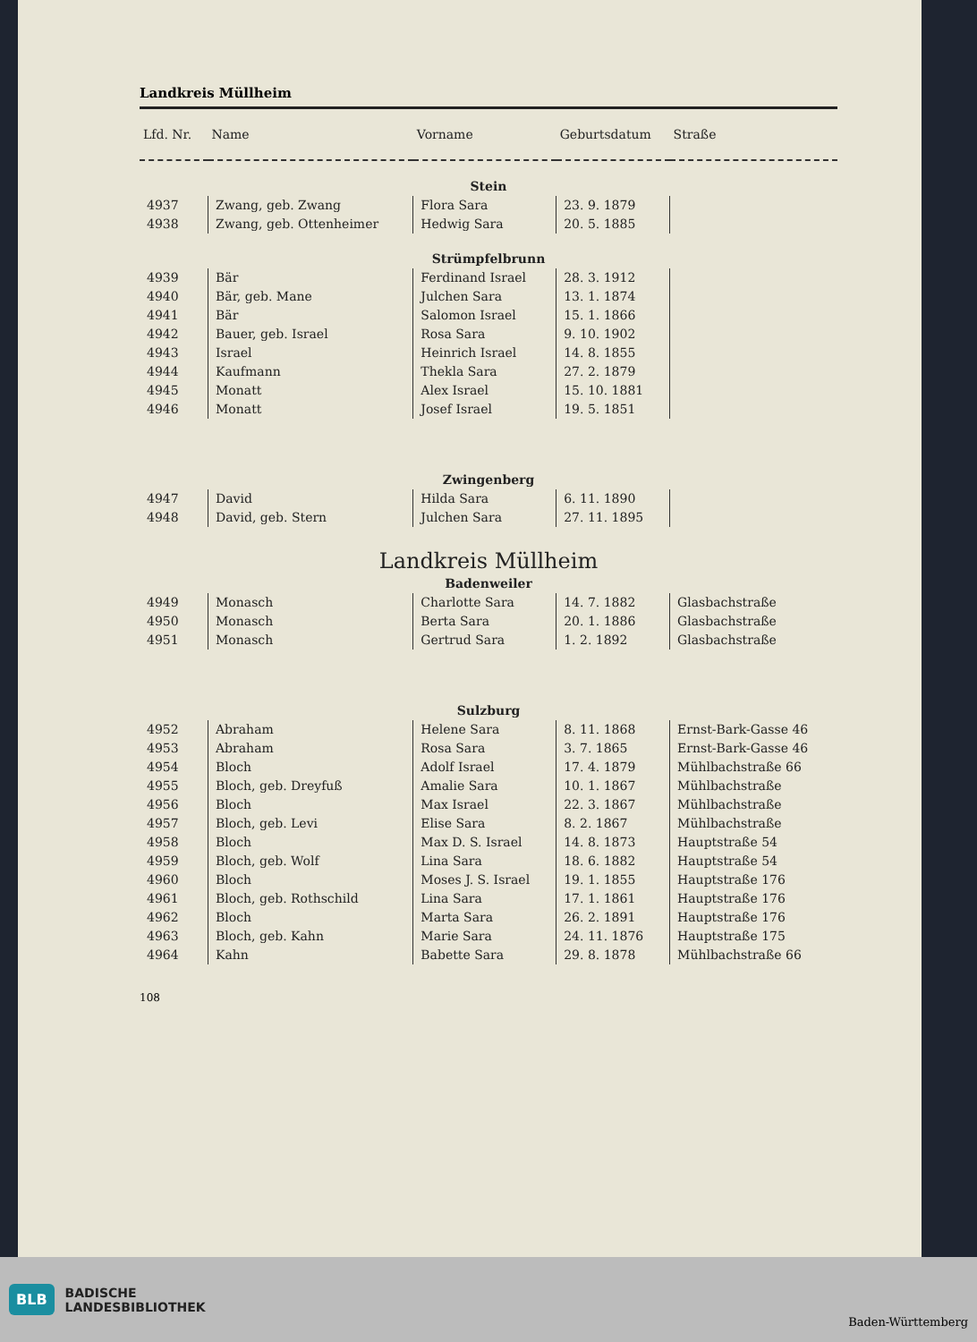Landkreis Müllheim
| Lfd. Nr. | Name | Vorname | Geburtsdatum | Straße |
| --- | --- | --- | --- | --- |
| Stein | | | | |
| 4937 | Zwang, geb. Zwang | Flora Sara | 23. 9. 1879 | |
| 4938 | Zwang, geb. Ottenheimer | Hedwig Sara | 20. 5. 1885 | |
| Strümpfelbrunn | | | | |
| 4939 | Bär | Ferdinand Israel | 28. 3. 1912 | |
| 4940 | Bär, geb. Mane | Julchen Sara | 13. 1. 1874 | |
| 4941 | Bär | Salomon Israel | 15. 1. 1866 | |
| 4942 | Bauer, geb. Israel | Rosa Sara | 9. 10. 1902 | |
| 4943 | Israel | Heinrich Israel | 14. 8. 1855 | |
| 4944 | Kaufmann | Thekla Sara | 27. 2. 1879 | |
| 4945 | Monatt | Alex Israel | 15. 10. 1881 | |
| 4946 | Monatt | Josef Israel | 19. 5. 1851 | |
| Zwingenberg | | | | |
| 4947 | David | Hilda Sara | 6. 11. 1890 | |
| 4948 | David, geb. Stern | Julchen Sara | 27. 11. 1895 | |
| Landkreis Müllheim | | | | |
| Badenweiler | | | | |
| 4949 | Monasch | Charlotte Sara | 14. 7. 1882 | Glasbachstraße |
| 4950 | Monasch | Berta Sara | 20. 1. 1886 | Glasbachstraße |
| 4951 | Monasch | Gertrud Sara | 1. 2. 1892 | Glasbachstraße |
| Sulzburg | | | | |
| 4952 | Abraham | Helene Sara | 8. 11. 1868 | Ernst-Bark-Gasse 46 |
| 4953 | Abraham | Rosa Sara | 3. 7. 1865 | Ernst-Bark-Gasse 46 |
| 4954 | Bloch | Adolf Israel | 17. 4. 1879 | Mühlbachstraße 66 |
| 4955 | Bloch, geb. Dreyfuß | Amalie Sara | 10. 1. 1867 | Mühlbachstraße |
| 4956 | Bloch | Max Israel | 22. 3. 1867 | Mühlbachstraße |
| 4957 | Bloch, geb. Levi | Elise Sara | 8. 2. 1867 | Mühlbachstraße |
| 4958 | Bloch | Max D. S. Israel | 14. 8. 1873 | Hauptstraße 54 |
| 4959 | Bloch, geb. Wolf | Lina Sara | 18. 6. 1882 | Hauptstraße 54 |
| 4960 | Bloch | Moses J. S. Israel | 19. 1. 1855 | Hauptstraße 176 |
| 4961 | Bloch, geb. Rothschild | Lina Sara | 17. 1. 1861 | Hauptstraße 176 |
| 4962 | Bloch | Marta Sara | 26. 2. 1891 | Hauptstraße 176 |
| 4963 | Bloch, geb. Kahn | Marie Sara | 24. 11. 1876 | Hauptstraße 175 |
| 4964 | Kahn | Babette Sara | 29. 8. 1878 | Mühlbachstraße 66 |
108
BLB BADISCHE
LANDESBIBLIOTHEK
Baden-Württemberg